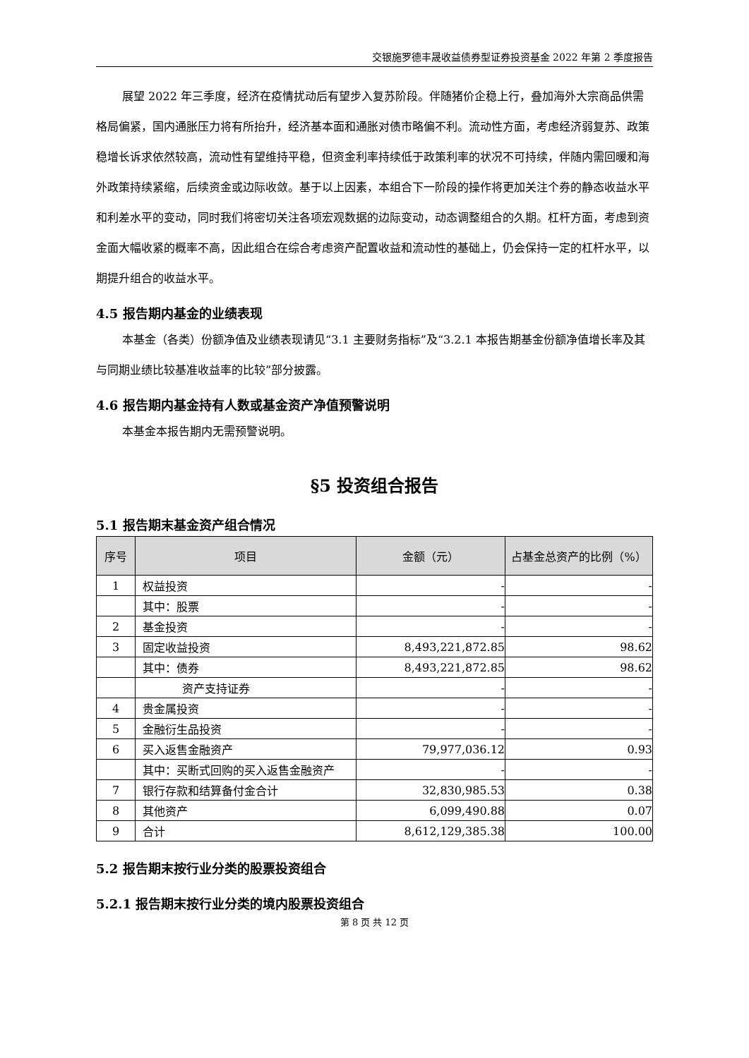交银施罗德丰晟收益债券型证券投资基金 2022 年第 2 季度报告
展望 2022 年三季度，经济在疫情扰动后有望步入复苏阶段。伴随猪价企稳上行，叠加海外大宗商品供需格局偏紧，国内通胀压力将有所抬升，经济基本面和通胀对债市略偏不利。流动性方面，考虑经济弱复苏、政策稳增长诉求依然较高，流动性有望维持平稳，但资金利率持续低于政策利率的状况不可持续，伴随内需回暖和海外政策持续紧缩，后续资金或边际收敛。基于以上因素，本组合下一阶段的操作将更加关注个券的静态收益水平和利差水平的变动，同时我们将密切关注各项宏观数据的边际变动，动态调整组合的久期。杠杆方面，考虑到资金面大幅收紧的概率不高，因此组合在综合考虑资产配置收益和流动性的基础上，仍会保持一定的杠杆水平，以期提升组合的收益水平。
4.5 报告期内基金的业绩表现
本基金（各类）份额净值及业绩表现请见“3.1 主要财务指标”及“3.2.1 本报告期基金份额净值增长率及其与同期业绩比较基准收益率的比较”部分披露。
4.6 报告期内基金持有人数或基金资产净值预警说明
本基金本报告期内无需预警说明。
§5 投资组合报告
5.1 报告期末基金资产组合情况
| 序号 | 项目 | 金额（元） | 占基金总资产的比例（%） |
| --- | --- | --- | --- |
| 1 | 权益投资 | - | - |
| | 其中：股票 | - | - |
| 2 | 基金投资 | - | - |
| 3 | 固定收益投资 | 8,493,221,872.85 | 98.62 |
| | 其中：债券 | 8,493,221,872.85 | 98.62 |
| | 资产支持证券 | - | - |
| 4 | 贵金属投资 | - | - |
| 5 | 金融衍生品投资 | - | - |
| 6 | 买入返售金融资产 | 79,977,036.12 | 0.93 |
| | 其中：买断式回购的买入返售金融资产 | - | - |
| 7 | 银行存款和结算备付金合计 | 32,830,985.53 | 0.38 |
| 8 | 其他资产 | 6,099,490.88 | 0.07 |
| 9 | 合计 | 8,612,129,385.38 | 100.00 |
5.2 报告期末按行业分类的股票投资组合
5.2.1 报告期末按行业分类的境内股票投资组合
第 8 页 共 12 页